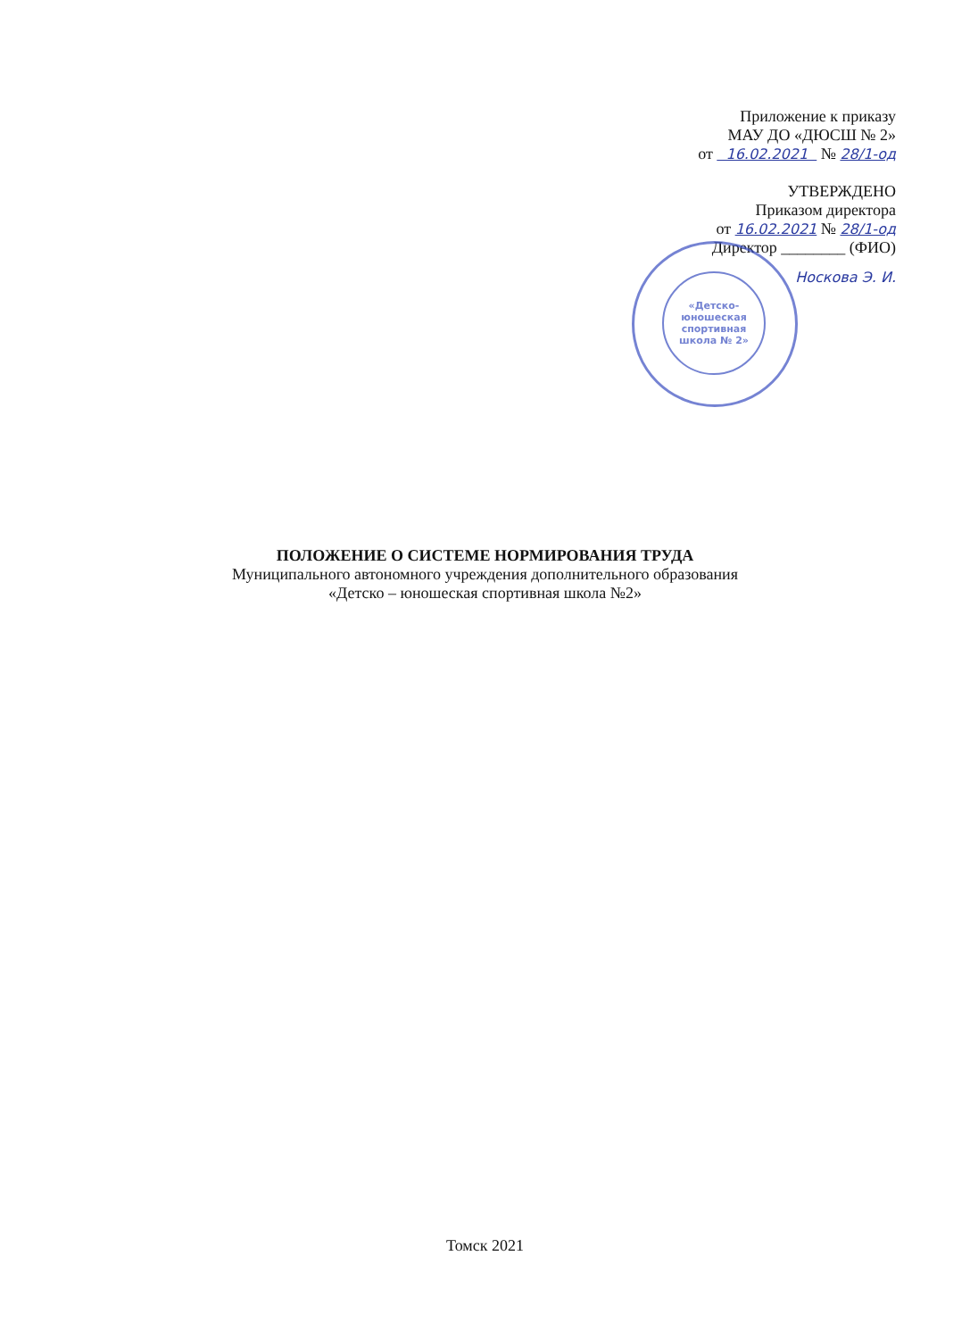Приложение к приказу
МАУ ДО «ДЮСШ № 2»
от 16.02.2021 № 28/1-од
УТВЕРЖДЕНО
Приказом директора
от 16.02.2021 № 28/1-од
Директор ________ (ФИО)
Носкова Э. И.
«Детско-юношеская спортивная школа № 2»
ПОЛОЖЕНИЕ О СИСТЕМЕ НОРМИРОВАНИЯ ТРУДА
Муниципального автономного учреждения дополнительного образования
«Детско – юношеская спортивная школа №2»
Томск 2021